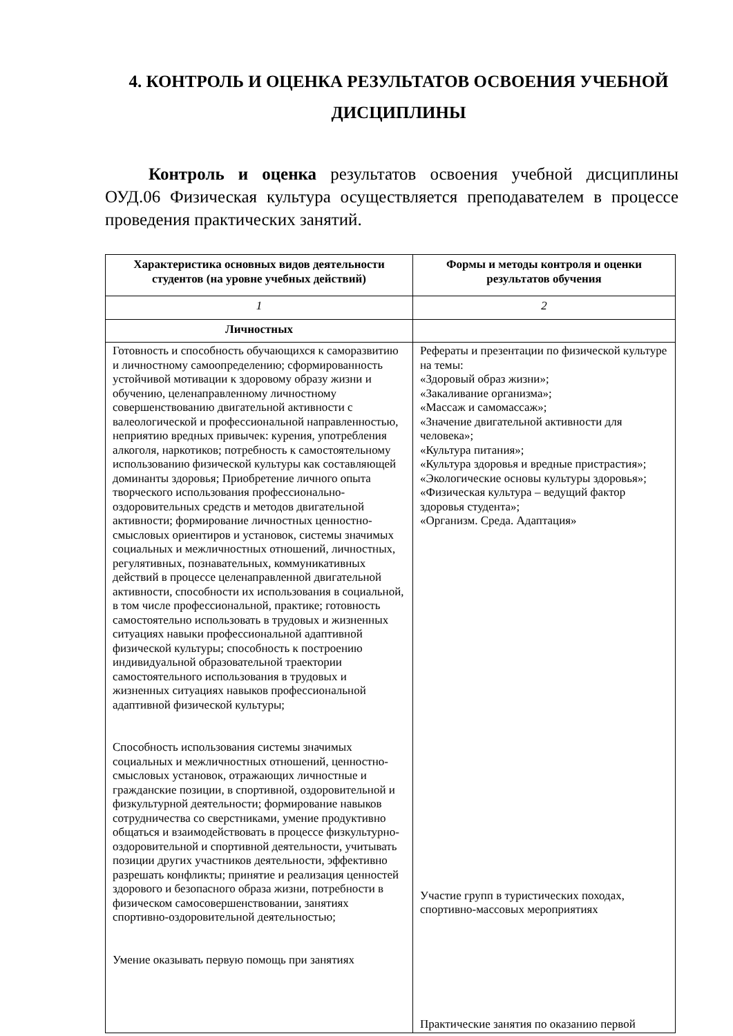4. КОНТРОЛЬ И ОЦЕНКА РЕЗУЛЬТАТОВ ОСВОЕНИЯ УЧЕБНОЙ ДИСЦИПЛИНЫ
Контроль и оценка результатов освоения учебной дисциплины ОУД.06 Физическая культура осуществляется преподавателем в процессе проведения практических занятий.
| Характеристика основных видов деятельности студентов (на уровне учебных действий) | Формы и методы контроля и оценки результатов обучения |
| --- | --- |
| 1 | 2 |
| Личностных | |
| Готовность и способность обучающихся к саморазвитию и личностному самоопределению; сформированность устойчивой мотивации к здоровому образу жизни и обучению, целенаправленному личностному совершенствованию двигательной активности с валеологической и профессиональной направленностью, неприятию вредных привычек: курения, употребления алкоголя, наркотиков; потребность к самостоятельному использованию физической культуры как составляющей доминанты здоровья; Приобретение личного опыта творческого использования профессионально-оздоровительных средств и методов двигательной активности; формирование личностных ценностно-смысловых ориентиров и установок, системы значимых социальных и межличностных отношений, личностных, регулятивных, познавательных, коммуникативных действий в процессе целенаправленной двигательной активности, способности их использования в социальной, в том числе профессиональной, практике; готовность самостоятельно использовать в трудовых и жизненных ситуациях навыки профессиональной адаптивной физической культуры; способность к построению индивидуальной образовательной траектории самостоятельного использования в трудовых и жизненных ситуациях навыков профессиональной адаптивной физической культуры; Способность использования системы значимых социальных и межличностных отношений, ценностно-смысловых установок, отражающих личностные и гражданские позиции, в спортивной, оздоровительной и физкультурной деятельности; формирование навыков сотрудничества со сверстниками, умение продуктивно общаться и взаимодействовать в процессе физкультурно-оздоровительной и спортивной деятельности, учитывать позиции других участников деятельности, эффективно разрешать конфликты; принятие и реализация ценностей здорового и безопасного образа жизни, потребности в физическом самосовершенствовании, занятиях спортивно-оздоровительной деятельностью; Умение оказывать первую помощь при занятиях | Рефераты и презентации по физической культуре на темы: «Здоровый образ жизни»; «Закаливание организма»; «Массаж и самомассаж»; «Значение двигательной активности для человека»; «Культура питания»; «Культура здоровья и вредные пристрастия»; «Экологические основы культуры здоровья»; «Физическая культура – ведущий фактор здоровья студента»; «Организм. Среда. Адаптация» Участие групп в туристических походах, спортивно-массовых мероприятиях Практические занятия по оказанию первой |